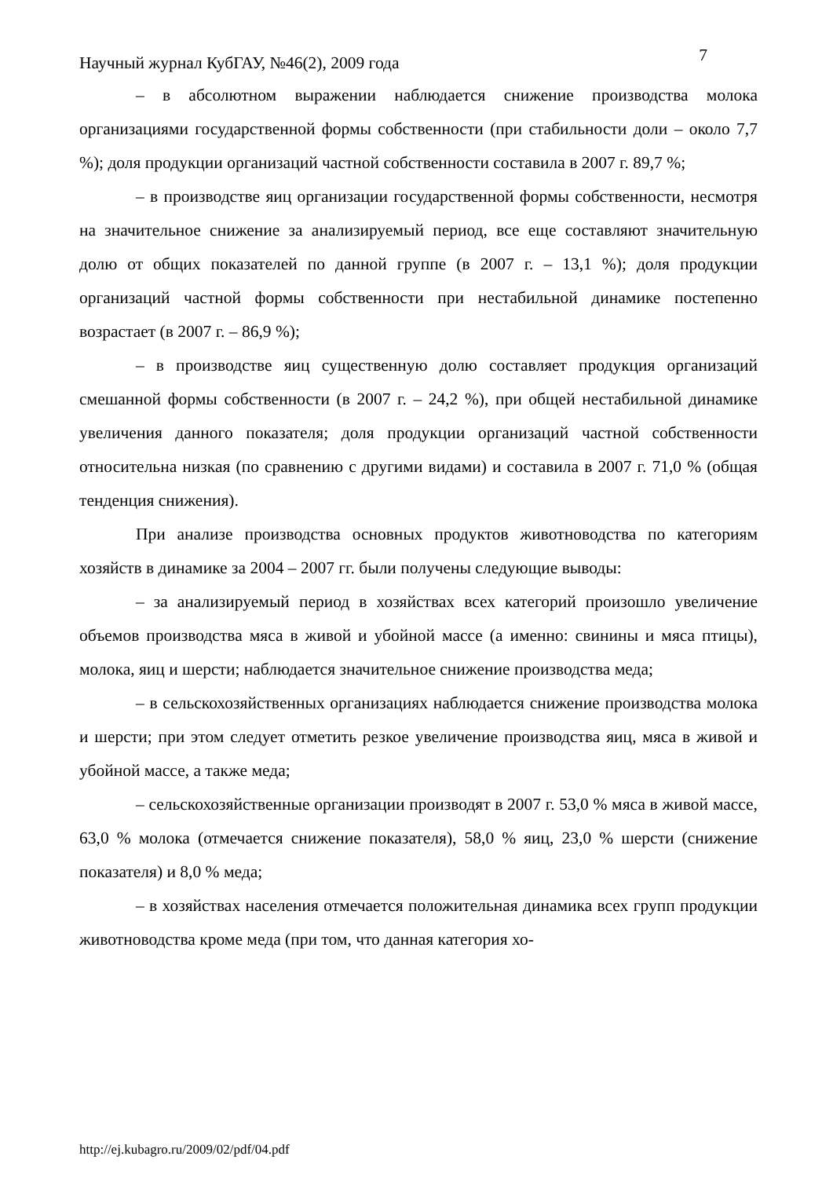Научный журнал КубГАУ, №46(2), 2009 года 7
– в абсолютном выражении наблюдается снижение производства молока организациями государственной формы собственности (при стабильности доли – около 7,7 %); доля продукции организаций частной собственности составила в 2007 г. 89,7 %;
– в производстве яиц организации государственной формы собственности, несмотря на значительное снижение за анализируемый период, все еще составляют значительную долю от общих показателей по данной группе (в 2007 г. – 13,1 %); доля продукции организаций частной формы собственности при нестабильной динамике постепенно возрастает (в 2007 г. – 86,9 %);
– в производстве яиц существенную долю составляет продукция организаций смешанной формы собственности (в 2007 г. – 24,2 %), при общей нестабильной динамике увеличения данного показателя; доля продукции организаций частной собственности относительна низкая (по сравнению с другими видами) и составила в 2007 г. 71,0 % (общая тенденция снижения).
При анализе производства основных продуктов животноводства по категориям хозяйств в динамике за 2004 – 2007 гг. были получены следующие выводы:
– за анализируемый период в хозяйствах всех категорий произошло увеличение объемов производства мяса в живой и убойной массе (а именно: свинины и мяса птицы), молока, яиц и шерсти; наблюдается значительное снижение производства меда;
– в сельскохозяйственных организациях наблюдается снижение производства молока и шерсти; при этом следует отметить резкое увеличение производства яиц, мяса в живой и убойной массе, а также меда;
– сельскохозяйственные организации производят в 2007 г. 53,0 % мяса в живой массе, 63,0 % молока (отмечается снижение показателя), 58,0 % яиц, 23,0 % шерсти (снижение показателя) и 8,0 % меда;
– в хозяйствах населения отмечается положительная динамика всех групп продукции животноводства кроме меда (при том, что данная категория хо-
http://ej.kubagro.ru/2009/02/pdf/04.pdf